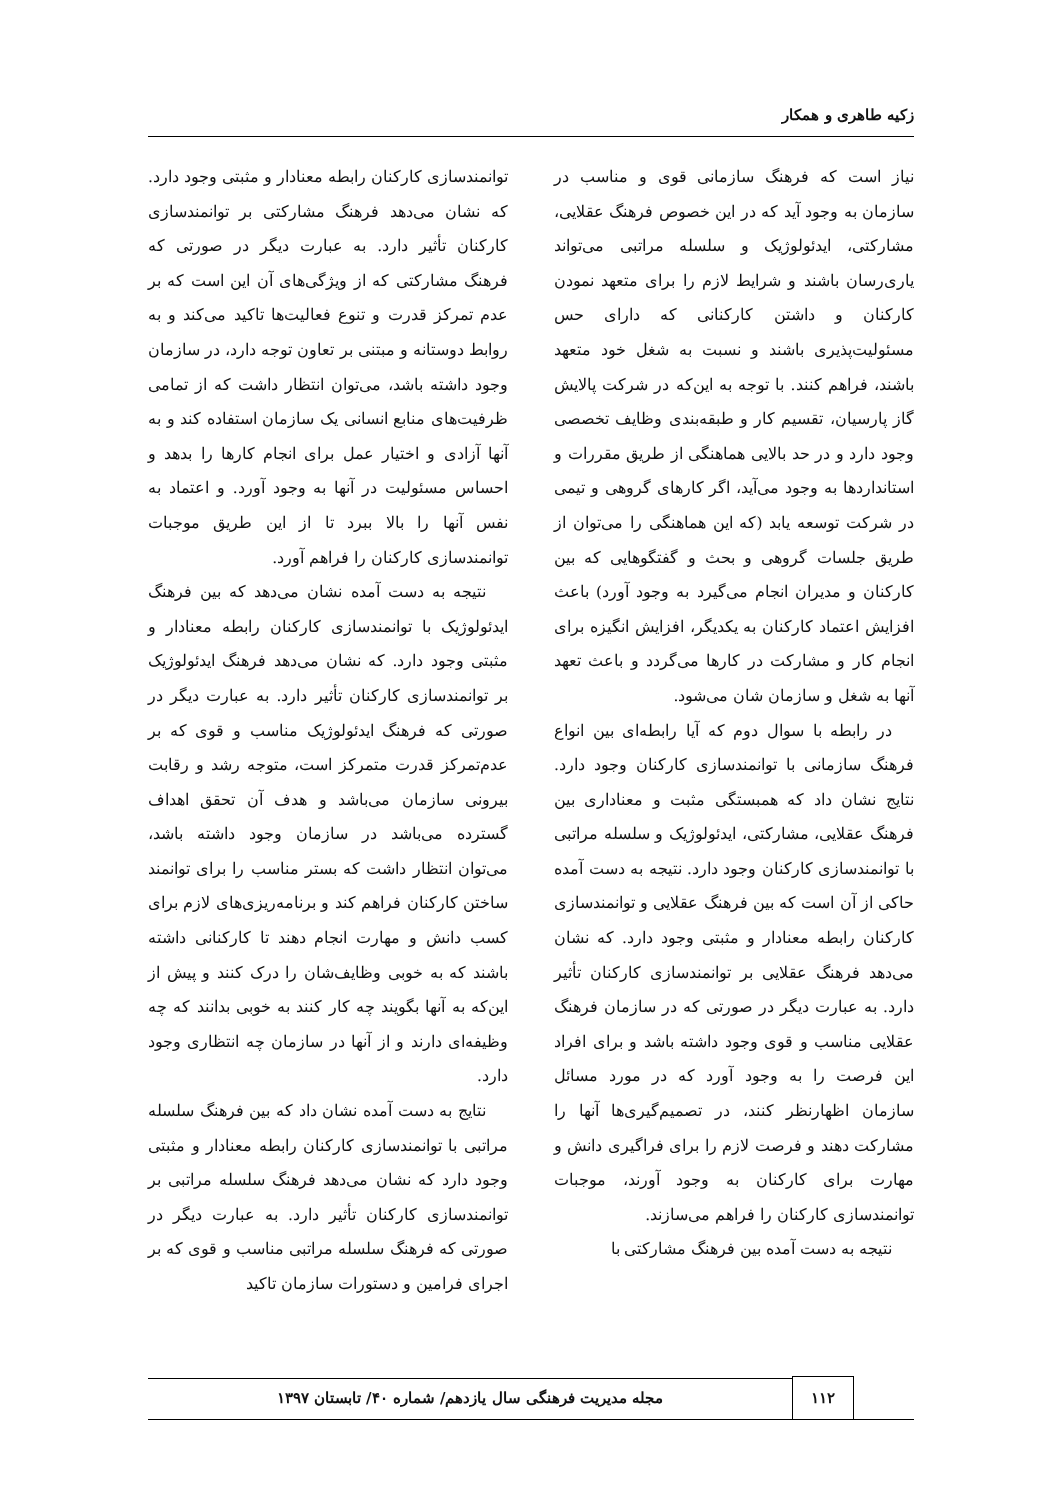زکیه طاهری و همکار
نیاز است که فرهنگ سازمانی قوی و مناسب در سازمان به وجود آید که در این خصوص فرهنگ عقلایی، مشارکتی، ایدئولوژیک و سلسله مراتبی می‌تواند یاری‌رسان باشند و شرایط لازم را برای متعهد نمودن کارکنان و داشتن کارکنانی که دارای حس مسئولیت‌پذیری باشند و نسبت به شغل خود متعهد باشند، فراهم کنند. با توجه به این‌که در شرکت پالایش گاز پارسیان، تقسیم کار و طبقه‌بندی وظایف تخصصی وجود دارد و در حد بالایی هماهنگی از طریق مقررات و استانداردها به وجود می‌آید، اگر کارهای گروهی و تیمی در شرکت توسعه یابد (که این هماهنگی را می‌توان از طریق جلسات گروهی و بحث و گفتگوهایی که بین کارکنان و مدیران انجام می‌گیرد به وجود آورد) باعث افزایش اعتماد کارکنان به یکدیگر، افزایش انگیزه برای انجام کار و مشارکت در کارها می‌گردد و باعث تعهد آنها به شغل و سازمان شان می‌شود.
در رابطه با سوال دوم که آیا رابطه‌ای بین انواع فرهنگ سازمانی با توانمندسازی کارکنان وجود دارد. نتایج نشان داد که همبستگی مثبت و معناداری بین فرهنگ عقلایی، مشارکتی، ایدئولوژیک و سلسله مراتبی با توانمندسازی کارکنان وجود دارد. نتیجه به دست آمده حاکی از آن است که بین فرهنگ عقلایی و توانمندسازی کارکنان رابطه معنادار و مثبتی وجود دارد. که نشان می‌دهد فرهنگ عقلایی بر توانمندسازی کارکنان تأثیر دارد. به عبارت دیگر در صورتی که در سازمان فرهنگ عقلایی مناسب و قوی وجود داشته باشد و برای افراد این فرصت را به وجود آورد که در مورد مسائل سازمان اظهارنظر کنند، در تصمیم‌گیری‌ها آنها را مشارکت دهند و فرصت لازم را برای فراگیری دانش و مهارت برای کارکنان به وجود آورند، موجبات توانمندسازی کارکنان را فراهم می‌سازند.
نتیجه به دست آمده بین فرهنگ مشارکتی با
توانمندسازی کارکنان رابطه معنادار و مثبتی وجود دارد. که نشان می‌دهد فرهنگ مشارکتی بر توانمندسازی کارکنان تأثیر دارد. به عبارت دیگر در صورتی که فرهنگ مشارکتی که از ویژگی‌های آن این است که بر عدم تمرکز قدرت و تنوع فعالیت‌ها تاکید می‌کند و به روابط دوستانه و مبتنی بر تعاون توجه دارد، در سازمان وجود داشته باشد، می‌توان انتظار داشت که از تمامی ظرفیت‌های منابع انسانی یک سازمان استفاده کند و به آنها آزادی و اختیار عمل برای انجام کارها را بدهد و احساس مسئولیت در آنها به وجود آورد. و اعتماد به نفس آنها را بالا ببرد تا از این طریق موجبات توانمندسازی کارکنان را فراهم آورد.
نتیجه به دست آمده نشان می‌دهد که بین فرهنگ ایدئولوژیک با توانمندسازی کارکنان رابطه معنادار و مثبتی وجود دارد. که نشان می‌دهد فرهنگ ایدئولوژیک بر توانمندسازی کارکنان تأثیر دارد. به عبارت دیگر در صورتی که فرهنگ ایدئولوژیک مناسب و قوی که بر عدم‌تمرکز قدرت متمرکز است، متوجه رشد و رقابت بیرونی سازمان می‌باشد و هدف آن تحقق اهداف گسترده می‌باشد در سازمان وجود داشته باشد، می‌توان انتظار داشت که بستر مناسب را برای توانمند ساختن کارکنان فراهم کند و برنامه‌ریزی‌های لازم برای کسب دانش و مهارت انجام دهند تا کارکنانی داشته باشند که به خوبی وظایف‌شان را درک کنند و پیش از این‌که به آنها بگویند چه کار کنند به خوبی بدانند که چه وظیفه‌ای دارند و از آنها در سازمان چه انتظاری وجود دارد.
نتایج به دست آمده نشان داد که بین فرهنگ سلسله مراتبی با توانمندسازی کارکنان رابطه معنادار و مثبتی وجود دارد که نشان می‌دهد فرهنگ سلسله مراتبی بر توانمندسازی کارکنان تأثیر دارد. به عبارت دیگر در صورتی که فرهنگ سلسله مراتبی مناسب و قوی که بر اجرای فرامین و دستورات سازمان تاکید
۱۱۲
مجله مدیریت فرهنگی سال یازدهم/ شماره ۴۰/ تابستان ۱۳۹۷